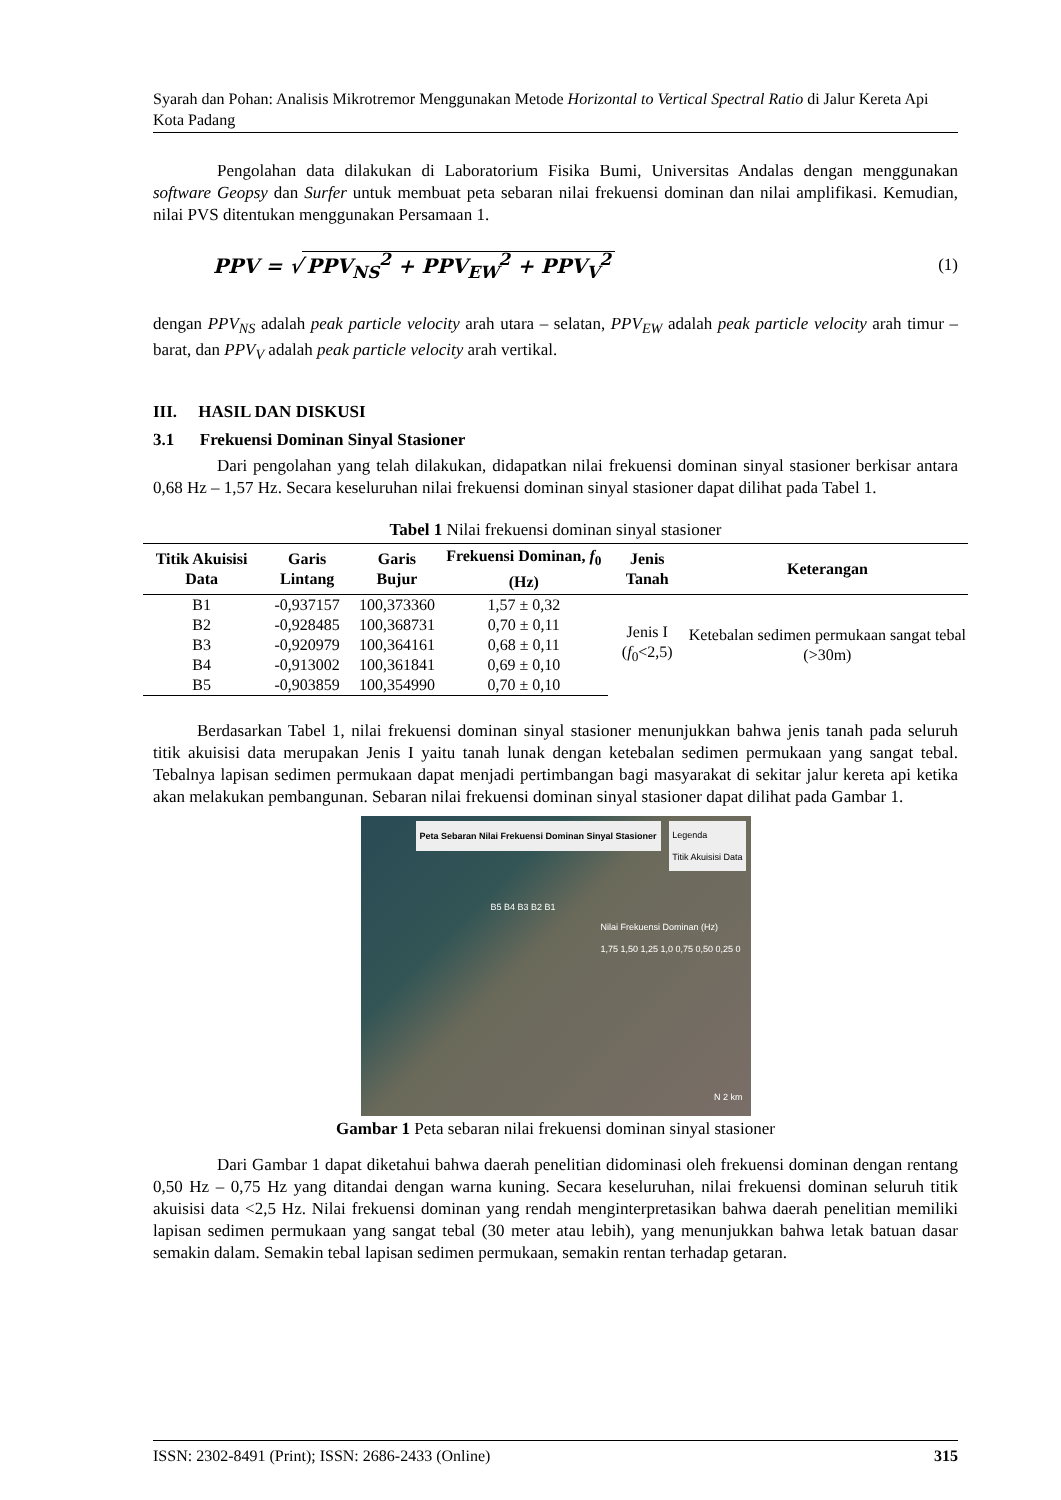Syarah dan Pohan: Analisis Mikrotremor Menggunakan Metode Horizontal to Vertical Spectral Ratio di Jalur Kereta Api Kota Padang
Pengolahan data dilakukan di Laboratorium Fisika Bumi, Universitas Andalas dengan menggunakan software Geopsy dan Surfer untuk membuat peta sebaran nilai frekuensi dominan dan nilai amplifikasi. Kemudian, nilai PVS ditentukan menggunakan Persamaan 1.
PPV = √ PPV<sub>NS</sub><sup>2</sup> + PPV<sub>EW</sub><sup>2</sup> + PPV<sub>V</sub><sup>2</sup> (1)
dengan PPV<sub>NS</sub> adalah peak particle velocity arah utara – selatan, PPV<sub>EW</sub> adalah peak particle velocity arah timur – barat, dan PPV<sub>V</sub> adalah peak particle velocity arah vertikal.
III. HASIL DAN DISKUSI
3.1 Frekuensi Dominan Sinyal Stasioner
Dari pengolahan yang telah dilakukan, didapatkan nilai frekuensi dominan sinyal stasioner berkisar antara 0,68 Hz – 1,57 Hz. Secara keseluruhan nilai frekuensi dominan sinyal stasioner dapat dilihat pada Tabel 1.
Tabel 1 Nilai frekuensi dominan sinyal stasioner
| Titik Akuisisi Data | Garis Lintang | Garis Bujur | Frekuensi Dominan, f<sub>0</sub> (Hz) | Jenis Tanah | Keterangan |
| --- | --- | --- | --- | --- | --- |
| B1 | -0,937157 | 100,373360 | 1,57 ± 0,32 | Jenis I ( f<sub>0</sub><2,5) | Ketebalan sedimen permukaan sangat tebal (>30m) |
| B2 | -0,928485 | 100,368731 | 0,70 ± 0,11 | | |
| B3 | -0,920979 | 100,364161 | 0,68 ± 0,11 | | |
| B4 | -0,913002 | 100,361841 | 0,69 ± 0,10 | | |
| B5 | -0,903859 | 100,354990 | 0,70 ± 0,10 | | |
Berdasarkan Tabel 1, nilai frekuensi dominan sinyal stasioner menunjukkan bahwa jenis tanah pada seluruh titik akuisisi data merupakan Jenis I yaitu tanah lunak dengan ketebalan sedimen permukaan yang sangat tebal. Tebalnya lapisan sedimen permukaan dapat menjadi pertimbangan bagi masyarakat di sekitar jalur kereta api ketika akan melakukan pembangunan. Sebaran nilai frekuensi dominan sinyal stasioner dapat dilihat pada Gambar 1.
Peta Sebaran Nilai Frekuensi Dominan Sinyal Stasioner
Legenda
Titik Akuisisi Data
Nilai Frekuensi Dominan (Hz)
1,75 1,50 1,25 1,0 0,75 0,50 0,25 0
B5 B4 B3 B2 B1
N 2 km
Gambar 1 Peta sebaran nilai frekuensi dominan sinyal stasioner
Dari Gambar 1 dapat diketahui bahwa daerah penelitian didominasi oleh frekuensi dominan dengan rentang 0,50 Hz – 0,75 Hz yang ditandai dengan warna kuning. Secara keseluruhan, nilai frekuensi dominan seluruh titik akuisisi data <2,5 Hz. Nilai frekuensi dominan yang rendah menginterpretasikan bahwa daerah penelitian memiliki lapisan sedimen permukaan yang sangat tebal (30 meter atau lebih), yang menunjukkan bahwa letak batuan dasar semakin dalam. Semakin tebal lapisan sedimen permukaan, semakin rentan terhadap getaran.
ISSN: 2302-8491 (Print); ISSN: 2686-2433 (Online) 315